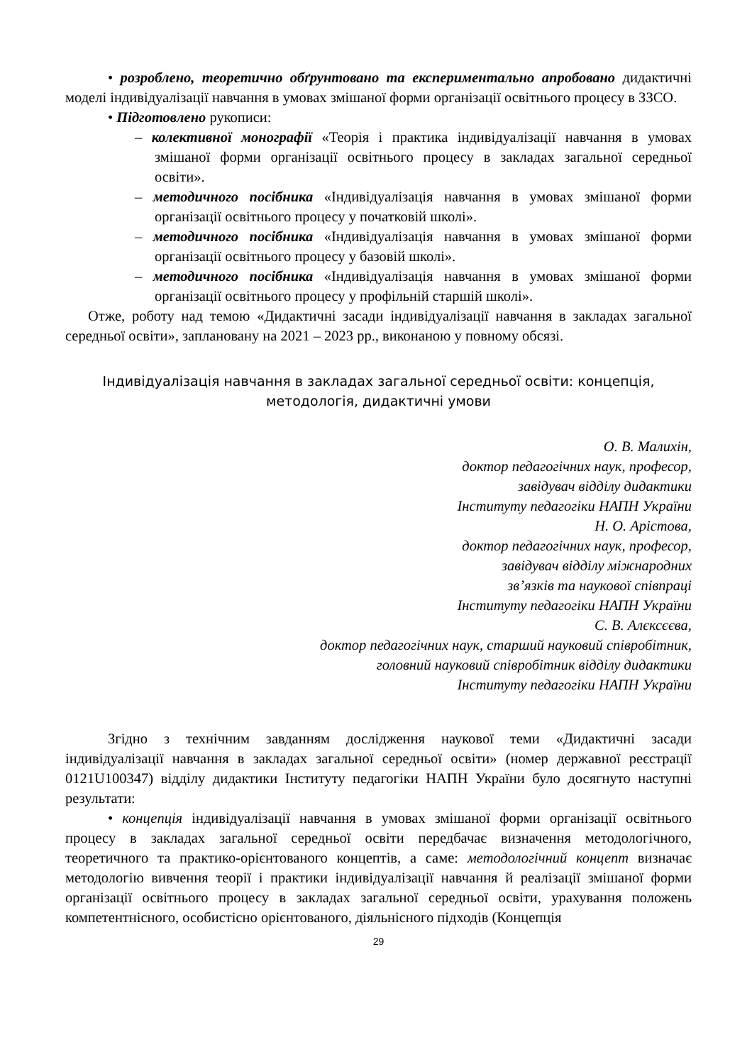• розроблено, теоретично обґрунтовано та експериментально апробовано дидактичні моделі індивідуалізації навчання в умовах змішаної форми організації освітнього процесу в ЗЗСО.
• Підготовлено рукописи:
– колективної монографії «Теорія і практика індивідуалізації навчання в умовах змішаної форми організації освітнього процесу в закладах загальної середньої освіти».
– методичного посібника «Індивідуалізація навчання в умовах змішаної форми організації освітнього процесу у початковій школі».
– методичного посібника «Індивідуалізація навчання в умовах змішаної форми організації освітнього процесу у базовій школі».
– методичного посібника «Індивідуалізація навчання в умовах змішаної форми організації освітнього процесу у профільній старшій школі».
Отже, роботу над темою «Дидактичні засади індивідуалізації навчання в закладах загальної середньої освіти», заплановану на 2021 – 2023 рр., виконаною у повному обсязі.
Індивідуалізація навчання в закладах загальної середньої освіти: концепція, методологія, дидактичні умови
О. В. Малихін,
доктор педагогічних наук, професор,
завідувач відділу дидактики
Інституту педагогіки НАПН України
Н. О. Арістова,
доктор педагогічних наук, професор,
завідувач відділу міжнародних
зв’язків та наукової співпраці
Інституту педагогіки НАПН України
С. В. Алєксєєва,
доктор педагогічних наук, старший науковий співробітник,
головний науковий співробітник відділу дидактики
Інституту педагогіки НАПН України
Згідно з технічним завданням дослідження наукової теми «Дидактичні засади індивідуалізації навчання в закладах загальної середньої освіти» (номер державної реєстрації 0121U100347) відділу дидактики Інституту педагогіки НАПН України було досягнуто наступні результати:
• концепція індивідуалізації навчання в умовах змішаної форми організації освітнього процесу в закладах загальної середньої освіти передбачає визначення методологічного, теоретичного та практико-орієнтованого концептів, а саме: методологічний концепт визначає методологію вивчення теорії і практики індивідуалізації навчання й реалізації змішаної форми організації освітнього процесу в закладах загальної середньої освіти, урахування положень компетентнісного, особистісно орієнтованого, діяльнісного підходів (Концепція
29